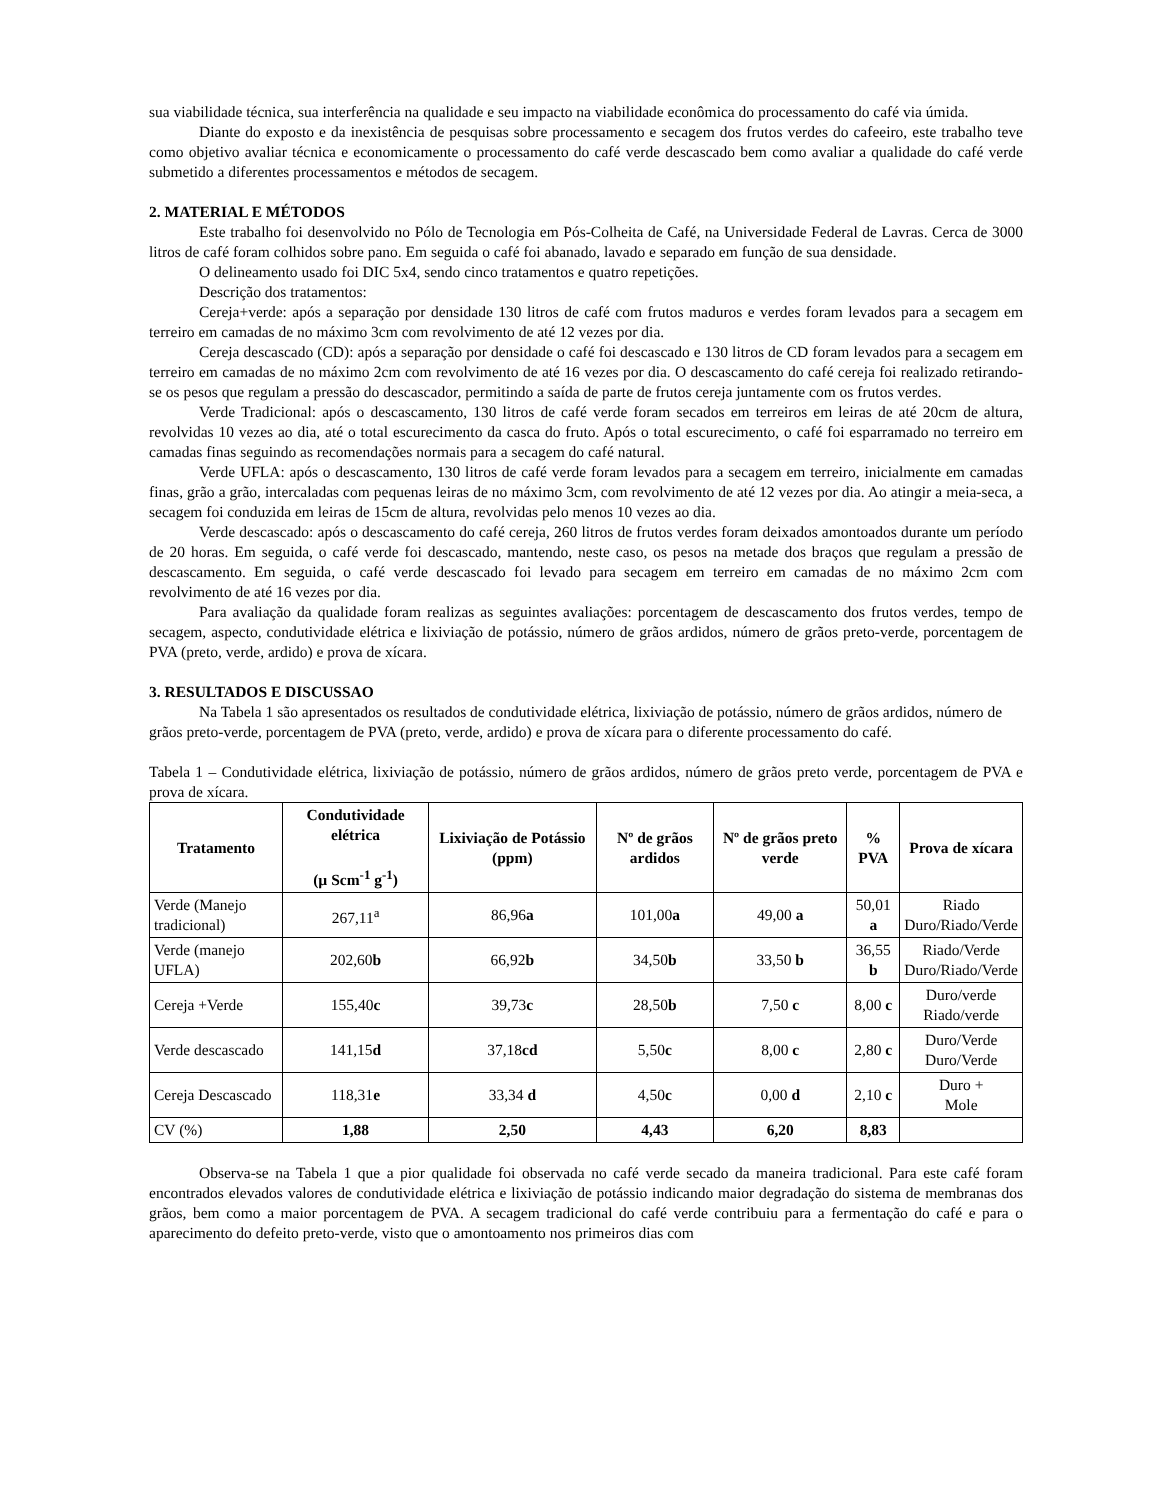sua viabilidade técnica, sua interferência na qualidade e seu impacto na viabilidade econômica do processamento do café via úmida.
Diante do exposto e da inexistência de pesquisas sobre processamento e secagem dos frutos verdes do cafeeiro, este trabalho teve como objetivo avaliar técnica e economicamente o processamento do café verde descascado bem como avaliar a qualidade do café verde submetido a diferentes processamentos e métodos de secagem.
2. MATERIAL E MÉTODOS
Este trabalho foi desenvolvido no Pólo de Tecnologia em Pós-Colheita de Café, na Universidade Federal de Lavras. Cerca de 3000 litros de café foram colhidos sobre pano. Em seguida o café foi abanado, lavado e separado em função de sua densidade.
O delineamento usado foi DIC 5x4, sendo cinco tratamentos e quatro repetições.
Descrição dos tratamentos:
Cereja+verde: após a separação por densidade 130 litros de café com frutos maduros e verdes foram levados para a secagem em terreiro em camadas de no máximo 3cm com revolvimento de até 12 vezes por dia.
Cereja descascado (CD): após a separação por densidade o café foi descascado e 130 litros de CD foram levados para a secagem em terreiro em camadas de no máximo 2cm com revolvimento de até 16 vezes por dia. O descascamento do café cereja foi realizado retirando-se os pesos que regulam a pressão do descascador, permitindo a saída de parte de frutos cereja juntamente com os frutos verdes.
Verde Tradicional: após o descascamento, 130 litros de café verde foram secados em terreiros em leiras de até 20cm de altura, revolvidas 10 vezes ao dia, até o total escurecimento da casca do fruto. Após o total escurecimento, o café foi esparramado no terreiro em camadas finas seguindo as recomendações normais para a secagem do café natural.
Verde UFLA: após o descascamento, 130 litros de café verde foram levados para a secagem em terreiro, inicialmente em camadas finas, grão a grão, intercaladas com pequenas leiras de no máximo 3cm, com revolvimento de até 12 vezes por dia. Ao atingir a meia-seca, a secagem foi conduzida em leiras de 15cm de altura, revolvidas pelo menos 10 vezes ao dia.
Verde descascado: após o descascamento do café cereja, 260 litros de frutos verdes foram deixados amontoados durante um período de 20 horas. Em seguida, o café verde foi descascado, mantendo, neste caso, os pesos na metade dos braços que regulam a pressão de descascamento. Em seguida, o café verde descascado foi levado para secagem em terreiro em camadas de no máximo 2cm com revolvimento de até 16 vezes por dia.
Para avaliação da qualidade foram realizas as seguintes avaliações: porcentagem de descascamento dos frutos verdes, tempo de secagem, aspecto, condutividade elétrica e lixiviação de potássio, número de grãos ardidos, número de grãos preto-verde, porcentagem de PVA (preto, verde, ardido) e prova de xícara.
3. RESULTADOS E DISCUSSAO
Na Tabela 1 são apresentados os resultados de condutividade elétrica, lixiviação de potássio, número de grãos ardidos, número de grãos preto-verde, porcentagem de PVA (preto, verde, ardido) e prova de xícara para o diferente processamento do café.
Tabela 1 – Condutividade elétrica, lixiviação de potássio, número de grãos ardidos, número de grãos preto verde, porcentagem de PVA e prova de xícara.
| Tratamento | Condutividade elétrica (µ Scm<sup>-1</sup> g<sup>-1</sup>) | Lixiviação de Potássio (ppm) | Nº de grãos ardidos | Nº de grãos preto verde | % PVA | Prova de xícara |
| --- | --- | --- | --- | --- | --- | --- |
| Verde (Manejo tradicional) | 267,11<sup>a</sup> | 86,96 a | 101,00 a | 49,00 a | 50,01 a | Riado Duro/Riado/Verde |
| Verde (manejo UFLA) | 202,60 b | 66,92 b | 34,50 b | 33,50 b | 36,55 b | Riado/Verde Duro/Riado/Verde |
| Cereja +Verde | 155,40 c | 39,73 c | 28,50 b | 7,50 c | 8,00 c | Duro/verde Riado/verde |
| Verde descascado | 141,15 d | 37,18 cd | 5,50 c | 8,00 c | 2,80 c | Duro/Verde Duro/Verde |
| Cereja Descascado | 118,31 e | 33,34 d | 4,50 c | 0,00 d | 2,10 c | Duro + Mole |
| CV (%) | 1,88 | 2,50 | 4,43 | 6,20 | 8,83 | |
Observa-se na Tabela 1 que a pior qualidade foi observada no café verde secado da maneira tradicional. Para este café foram encontrados elevados valores de condutividade elétrica e lixiviação de potássio indicando maior degradação do sistema de membranas dos grãos, bem como a maior porcentagem de PVA. A secagem tradicional do café verde contribuiu para a fermentação do café e para o aparecimento do defeito preto-verde, visto que o amontoamento nos primeiros dias com